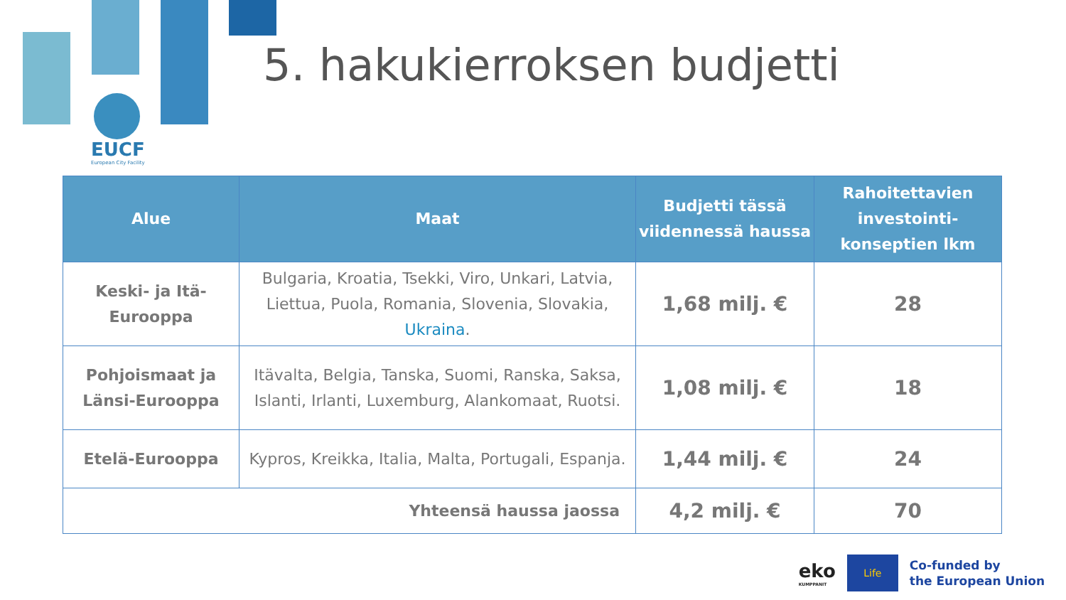5. hakukierroksen budjetti
EUCF
European City Facility
| Alue | Maat | Budjetti tässä viidennessä haussa | Rahoitettavien investointi-konseptien lkm |
| --- | --- | --- | --- |
| Keski- ja Itä-Eurooppa | Bulgaria, Kroatia, Tsekki, Viro, Unkari, Latvia, Liettua, Puola, Romania, Slovenia, Slovakia, Ukraina . | 1,68 milj. € | 28 |
| Pohjoismaat ja Länsi-Eurooppa | Itävalta, Belgia, Tanska, Suomi, Ranska, Saksa, Islanti, Irlanti, Luxemburg, Alankomaat, Ruotsi. | 1,08 milj. € | 18 |
| Etelä-Eurooppa | Kypros, Kreikka, Italia, Malta, Portugali, Espanja. | 1,44 milj. € | 24 |
| Yhteensä haussa jaossa | | 4,2 milj. € | 70 |
eko
KUMPPANIT
Life
Co-funded by
the European Union